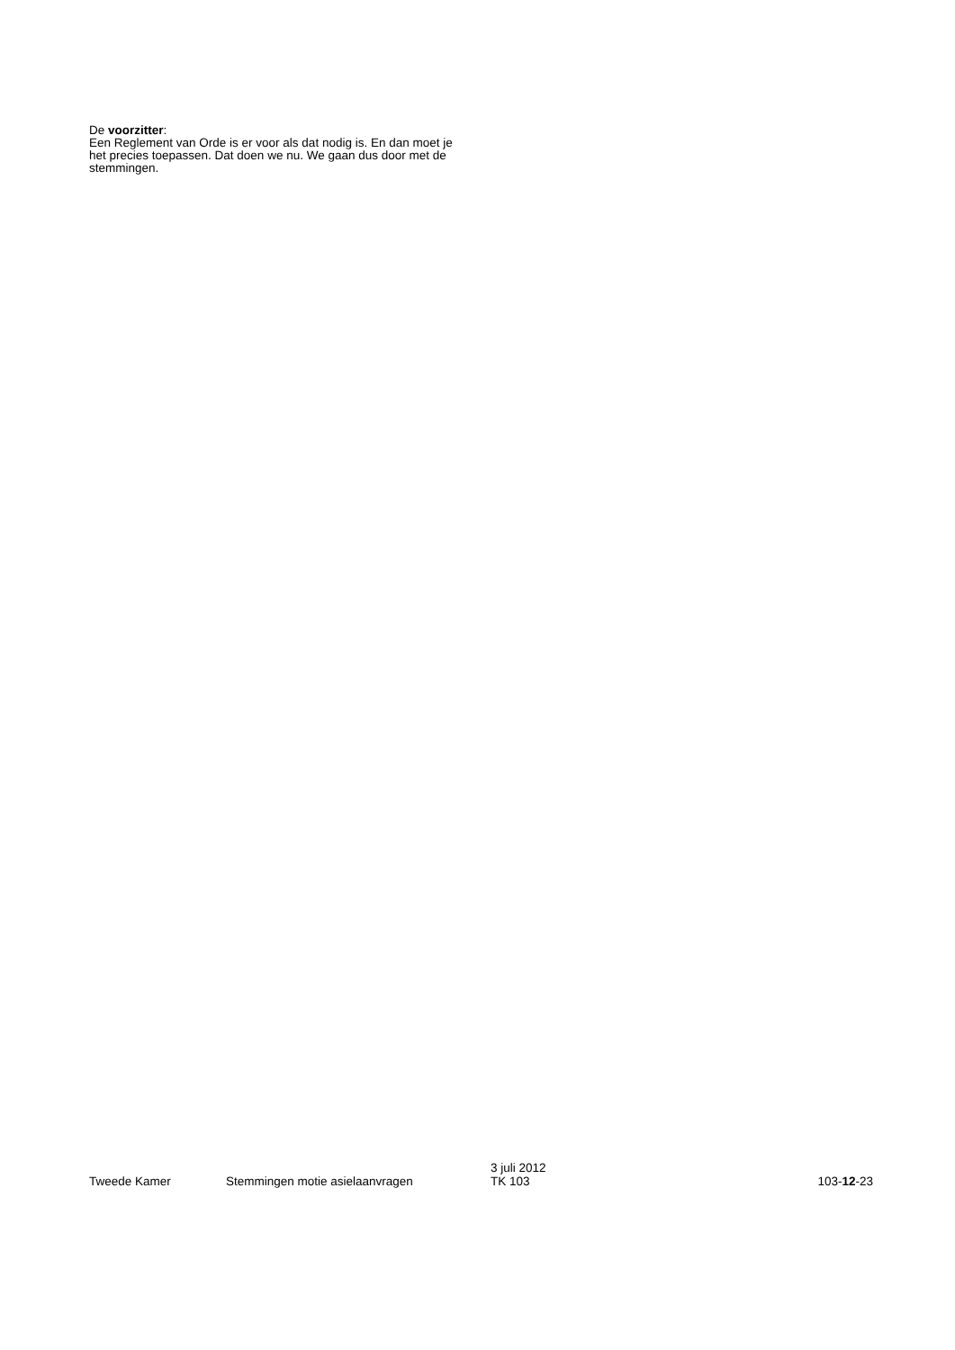De voorzitter:
Een Reglement van Orde is er voor als dat nodig is. En dan moet je het precies toepassen. Dat doen we nu. We gaan dus door met de stemmingen.
Tweede Kamer
Stemmingen motie asielaanvragen
3 juli 2012
TK 103
103-12-23